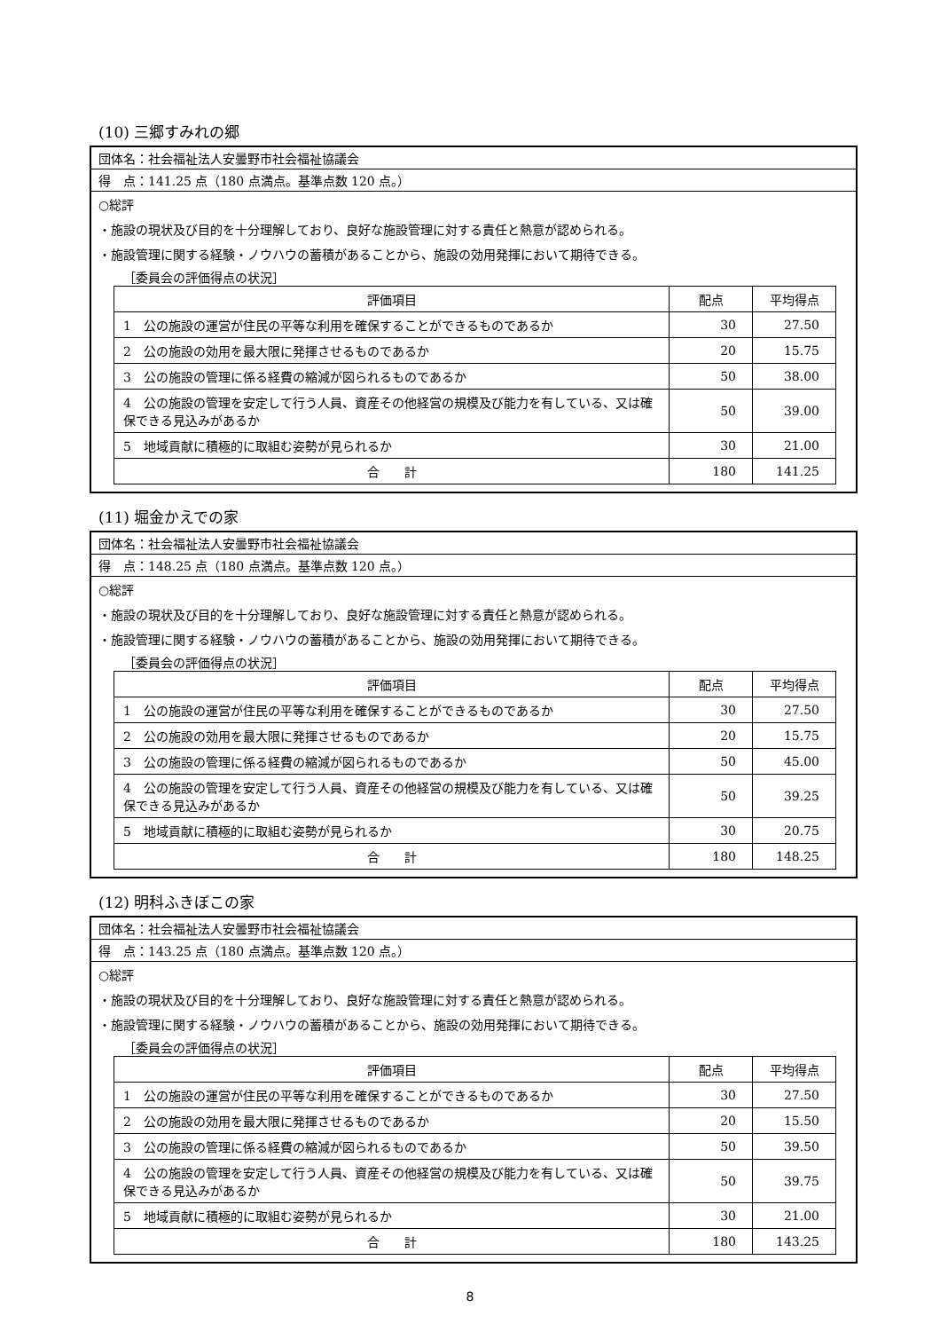(10) 三郷すみれの郷
団体名：社会福祉法人安曇野市社会福祉協議会
得　点：141.25 点（180 点満点。基準点数 120 点。）
○総評
・施設の現状及び目的を十分理解しており、良好な施設管理に対する責任と熱意が認められる。
・施設管理に関する経験・ノウハウの蓄積があることから、施設の効用発揮において期待できる。
［委員会の評価得点の状況］
| 評価項目 | 配点 | 平均得点 |
| --- | --- | --- |
| 1 公の施設の運営が住民の平等な利用を確保することができるものであるか | 30 | 27.50 |
| 2 公の施設の効用を最大限に発揮させるものであるか | 20 | 15.75 |
| 3 公の施設の管理に係る経費の縮減が図られるものであるか | 50 | 38.00 |
| 4 公の施設の管理を安定して行う人員、資産その他経営の規模及び能力を有している、又は確保できる見込みがあるか | 50 | 39.00 |
| 5 地域貢献に積極的に取組む姿勢が見られるか | 30 | 21.00 |
| 合 計 | 180 | 141.25 |
(11) 堀金かえでの家
団体名：社会福祉法人安曇野市社会福祉協議会
得　点：148.25 点（180 点満点。基準点数 120 点。）
○総評
・施設の現状及び目的を十分理解しており、良好な施設管理に対する責任と熱意が認められる。
・施設管理に関する経験・ノウハウの蓄積があることから、施設の効用発揮において期待できる。
［委員会の評価得点の状況］
| 評価項目 | 配点 | 平均得点 |
| --- | --- | --- |
| 1 公の施設の運営が住民の平等な利用を確保することができるものであるか | 30 | 27.50 |
| 2 公の施設の効用を最大限に発揮させるものであるか | 20 | 15.75 |
| 3 公の施設の管理に係る経費の縮減が図られるものであるか | 50 | 45.00 |
| 4 公の施設の管理を安定して行う人員、資産その他経営の規模及び能力を有している、又は確保できる見込みがあるか | 50 | 39.25 |
| 5 地域貢献に積極的に取組む姿勢が見られるか | 30 | 20.75 |
| 合 計 | 180 | 148.25 |
(12) 明科ふきぼこの家
団体名：社会福祉法人安曇野市社会福祉協議会
得　点：143.25 点（180 点満点。基準点数 120 点。）
○総評
・施設の現状及び目的を十分理解しており、良好な施設管理に対する責任と熱意が認められる。
・施設管理に関する経験・ノウハウの蓄積があることから、施設の効用発揮において期待できる。
［委員会の評価得点の状況］
| 評価項目 | 配点 | 平均得点 |
| --- | --- | --- |
| 1 公の施設の運営が住民の平等な利用を確保することができるものであるか | 30 | 27.50 |
| 2 公の施設の効用を最大限に発揮させるものであるか | 20 | 15.50 |
| 3 公の施設の管理に係る経費の縮減が図られるものであるか | 50 | 39.50 |
| 4 公の施設の管理を安定して行う人員、資産その他経営の規模及び能力を有している、又は確保できる見込みがあるか | 50 | 39.75 |
| 5 地域貢献に積極的に取組む姿勢が見られるか | 30 | 21.00 |
| 合 計 | 180 | 143.25 |
8